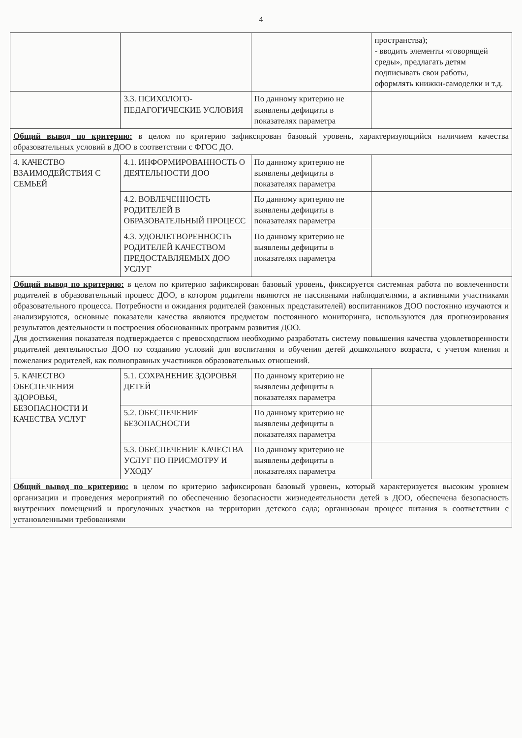4
| | | | пространства); - вводить элементы «говорящей среды», предлагать детям подписывать свои работы, оформлять книжки-самоделки и т.д. |
| | 3.3. ПСИХОЛОГО-ПЕДАГОГИЧЕСКИЕ УСЛОВИЯ | По данному критерию не выявлены дефициты в показателях параметра | |
| Общий вывод по критерию: в целом по критерию зафиксирован базовый уровень, характеризующийся наличием качества образовательных условий в ДОО в соответствии с ФГОС ДО. | | | |
| 4. КАЧЕСТВО ВЗАИМОДЕЙСТВИЯ С СЕМЬЕЙ | 4.1. ИНФОРМИРОВАННОСТЬ О ДЕЯТЕЛЬНОСТИ ДОО | По данному критерию не выявлены дефициты в показателях параметра | |
| | 4.2. ВОВЛЕЧЕННОСТЬ РОДИТЕЛЕЙ В ОБРАЗОВАТЕЛЬНЫЙ ПРОЦЕСС | По данному критерию не выявлены дефициты в показателях параметра | |
| | 4.3. УДОВЛЕТВОРЕННОСТЬ РОДИТЕЛЕЙ КАЧЕСТВОМ ПРЕДОСТАВЛЯЕМЫХ ДОО УСЛУГ | По данному критерию не выявлены дефициты в показателях параметра | |
| Общий вывод по критерию: в целом по критерию зафиксирован базовый уровень, фиксируется системная работа по вовлеченности родителей в образовательный процесс ДОО, в котором родители являются не пассивными наблюдателями, а активными участниками образовательного процесса. Потребности и ожидания родителей (законных представителей) воспитанников ДОО постоянно изучаются и анализируются, основные показатели качества являются предметом постоянного мониторинга, используются для прогнозирования результатов деятельности и построения обоснованных программ развития ДОО. Для достижения показателя подтверждается с превосходством необходимо разработать систему повышения качества удовлетворенности родителей деятельностью ДОО по созданию условий для воспитания и обучения детей дошкольного возраста, с учетом мнения и пожелания родителей, как полноправных участников образовательных отношений. | | | |
| 5. КАЧЕСТВО ОБЕСПЕЧЕНИЯ ЗДОРОВЬЯ, БЕЗОПАСНОСТИ И КАЧЕСТВА УСЛУГ | 5.1. СОХРАНЕНИЕ ЗДОРОВЬЯ ДЕТЕЙ | По данному критерию не выявлены дефициты в показателях параметра | |
| | 5.2. ОБЕСПЕЧЕНИЕ БЕЗОПАСНОСТИ | По данному критерию не выявлены дефициты в показателях параметра | |
| | 5.3. ОБЕСПЕЧЕНИЕ КАЧЕСТВА УСЛУГ ПО ПРИСМОТРУ И УХОДУ | По данному критерию не выявлены дефициты в показателях параметра | |
| Общий вывод по критерию: в целом по критерию зафиксирован базовый уровень, который характеризуется высоким уровнем организации и проведения мероприятий по обеспечению безопасности жизнедеятельности детей в ДОО, обеспечена безопасность внутренних помещений и прогулочных участков на территории детского сада; организован процесс питания в соответствии с установленными требованиями | | | |